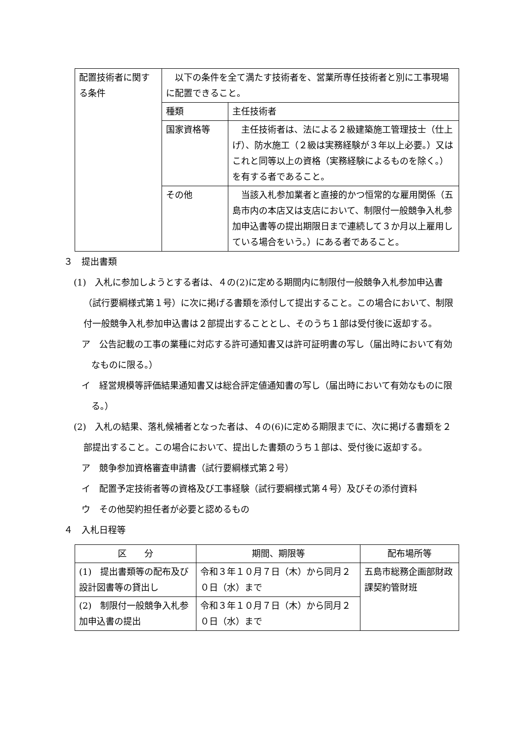| 配置技術者に関する条件 | 以下の条件を全て満たす技術者を、営業所専任技術者と別に工事現場に配置できること。 | |
| | 種類 | 主任技術者 |
| | 国家資格等 | 主任技術者は、法による２級建築施工管理技士（仕上げ）、防水施工（２級は実務経験が３年以上必要。）又はこれと同等以上の資格（実務経験によるものを除く。）を有する者であること。 |
| | その他 | 当該入札参加業者と直接的かつ恒常的な雇用関係（五島市内の本店又は支店において、制限付一般競争入札参加申込書等の提出期限日まで連続して３か月以上雇用している場合をいう。）にある者であること。 |
３　提出書類
(1)　入札に参加しようとする者は、４の(2)に定める期間内に制限付一般競争入札参加申込書（試行要綱様式第１号）に次に掲げる書類を添付して提出すること。この場合において、制限付一般競争入札参加申込書は２部提出することとし、そのうち１部は受付後に返却する。
ア　公告記載の工事の業種に対応する許可通知書又は許可証明書の写し（届出時において有効なものに限る。）
イ　経営規模等評価結果通知書又は総合評定値通知書の写し（届出時において有効なものに限る。）
(2)　入札の結果、落札候補者となった者は、４の(6)に定める期限までに、次に掲げる書類を２部提出すること。この場合において、提出した書類のうち１部は、受付後に返却する。
ア　競争参加資格審査申請書（試行要綱様式第２号）
イ　配置予定技術者等の資格及び工事経験（試行要綱様式第４号）及びその添付資料
ウ　その他契約担任者が必要と認めるもの
４　入札日程等
| 区 分 | 期間、期限等 | 配布場所等 |
| --- | --- | --- |
| (1) 提出書類等の配布及び設計図書等の貸出し | 令和３年１０月７日（木）から同月２０日（水）まで | 五島市総務企画部財政課契約管財班 |
| (2) 制限付一般競争入札参加申込書の提出 | 令和３年１０月７日（木）から同月２０日（水）まで | |